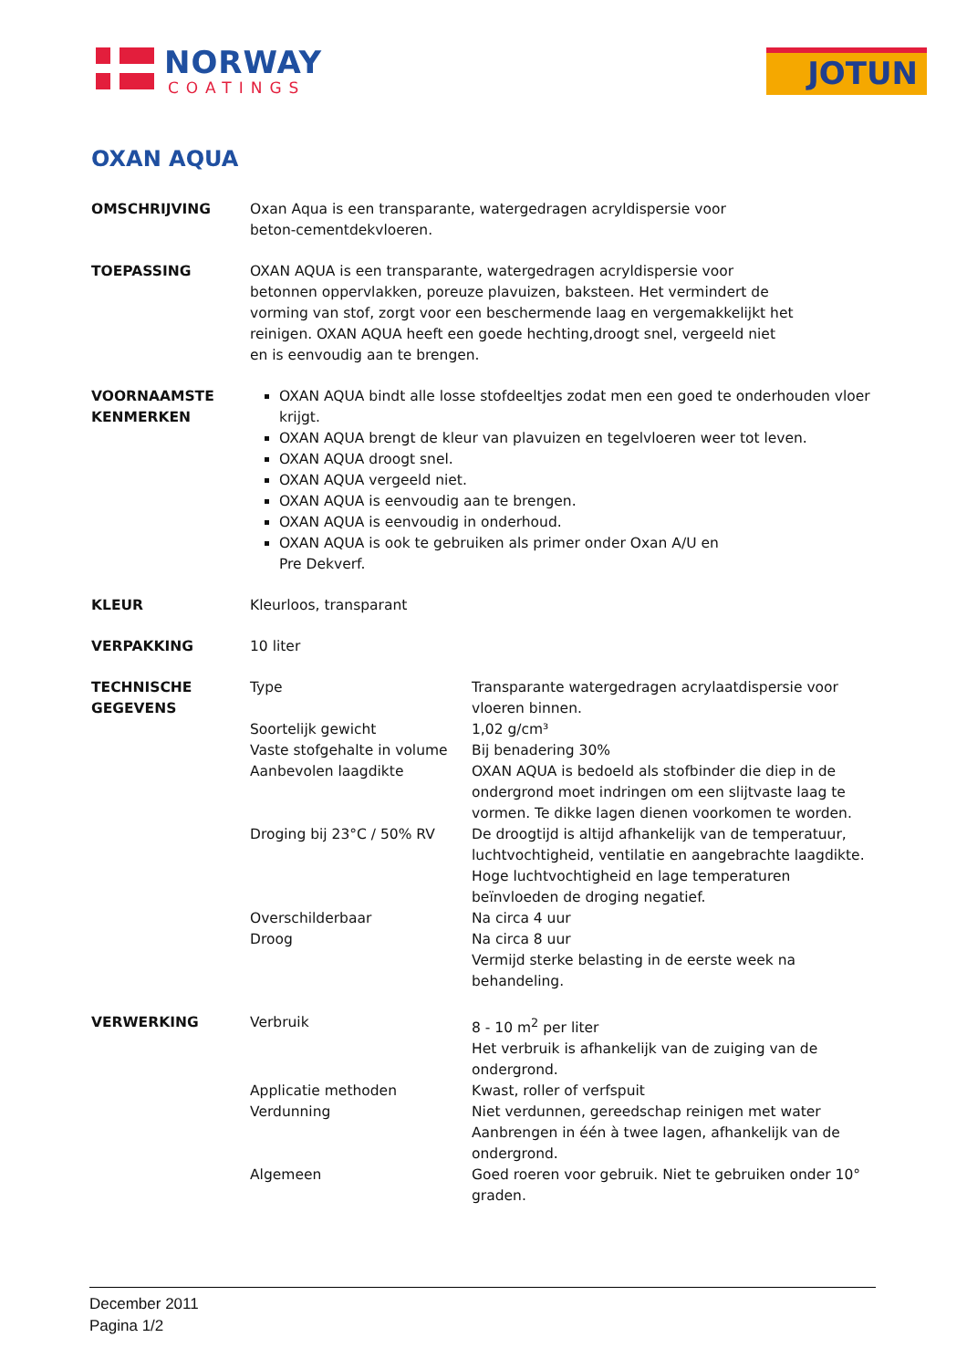NORWAY
COATINGS
JOTUN
OXAN AQUA
| OMSCHRIJVING | Oxan Aqua is een transparante, watergedragen acryldispersie voor beton-cementdekvloeren. | |
| TOEPASSING | OXAN AQUA is een transparante, watergedragen acryldispersie voor betonnen oppervlakken, poreuze plavuizen, baksteen. Het vermindert de vorming van stof, zorgt voor een beschermende laag en vergemakkelijkt het reinigen. OXAN AQUA heeft een goede hechting,droogt snel, vergeeld niet en is eenvoudig aan te brengen. | |
| VOORNAAMSTE KENMERKEN | OXAN AQUA bindt alle losse stofdeeltjes zodat men een goed te onderhouden vloer krijgt. OXAN AQUA brengt de kleur van plavuizen en tegelvloeren weer tot leven. OXAN AQUA droogt snel. OXAN AQUA vergeeld niet. OXAN AQUA is eenvoudig aan te brengen. OXAN AQUA is eenvoudig in onderhoud. OXAN AQUA is ook te gebruiken als primer onder Oxan A/U en Pre Dekverf. | |
| KLEUR | Kleurloos, transparant | |
| VERPAKKING | 10 liter | |
| TECHNISCHE GEGEVENS | Type | Transparante watergedragen acrylaatdispersie voor vloeren binnen. |
| | Soortelijk gewicht | 1,02 g/cm³ |
| | Vaste stofgehalte in volume | Bij benadering 30% |
| | Aanbevolen laagdikte | OXAN AQUA is bedoeld als stofbinder die diep in de ondergrond moet indringen om een slijtvaste laag te vormen. Te dikke lagen dienen voorkomen te worden. |
| | Droging bij 23°C / 50% RV | De droogtijd is altijd afhankelijk van de temperatuur, luchtvochtigheid, ventilatie en aangebrachte laagdikte. Hoge luchtvochtigheid en lage temperaturen beïnvloeden de droging negatief. |
| | Overschilderbaar | Na circa 4 uur |
| | Droog | Na circa 8 uur Vermijd sterke belasting in de eerste week na behandeling. |
| VERWERKING | Verbruik | 8 - 10 m<sup>2</sup> per liter Het verbruik is afhankelijk van de zuiging van de ondergrond. |
| | Applicatie methoden | Kwast, roller of verfspuit |
| | Verdunning | Niet verdunnen, gereedschap reinigen met water Aanbrengen in één à twee lagen, afhankelijk van de ondergrond. |
| | Algemeen | Goed roeren voor gebruik. Niet te gebruiken onder 10° graden. |
December 2011
Pagina 1/2